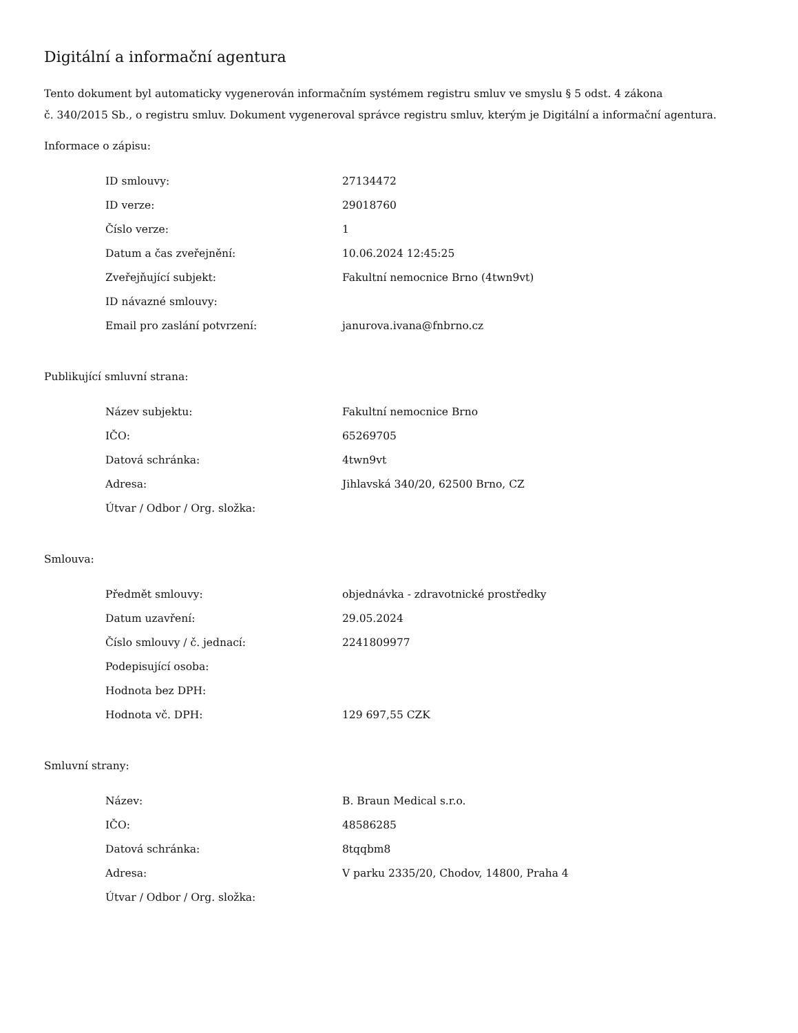Digitální a informační agentura
Tento dokument byl automaticky vygenerován informačním systémem registru smluv ve smyslu § 5 odst. 4 zákona
č. 340/2015 Sb., o registru smluv. Dokument vygeneroval správce registru smluv, kterým je Digitální a informační agentura.
Informace o zápisu:
| ID smlouvy: | 27134472 |
| ID verze: | 29018760 |
| Číslo verze: | 1 |
| Datum a čas zveřejnění: | 10.06.2024 12:45:25 |
| Zveřejňující subjekt: | Fakultní nemocnice Brno (4twn9vt) |
| ID návazné smlouvy: | |
| Email pro zaslání potvrzení: | janurova.ivana@fnbrno.cz |
Publikující smluvní strana:
| Název subjektu: | Fakultní nemocnice Brno |
| IČO: | 65269705 |
| Datová schránka: | 4twn9vt |
| Adresa: | Jihlavská 340/20, 62500 Brno, CZ |
| Útvar / Odbor / Org. složka: | |
Smlouva:
| Předmět smlouvy: | objednávka - zdravotnické prostředky |
| Datum uzavření: | 29.05.2024 |
| Číslo smlouvy / č. jednací: | 2241809977 |
| Podepisující osoba: | |
| Hodnota bez DPH: | |
| Hodnota vč. DPH: | 129 697,55 CZK |
Smluvní strany:
| Název: | B. Braun Medical s.r.o. |
| IČO: | 48586285 |
| Datová schránka: | 8tqqbm8 |
| Adresa: | V parku 2335/20, Chodov, 14800, Praha 4 |
| Útvar / Odbor / Org. složka: | |